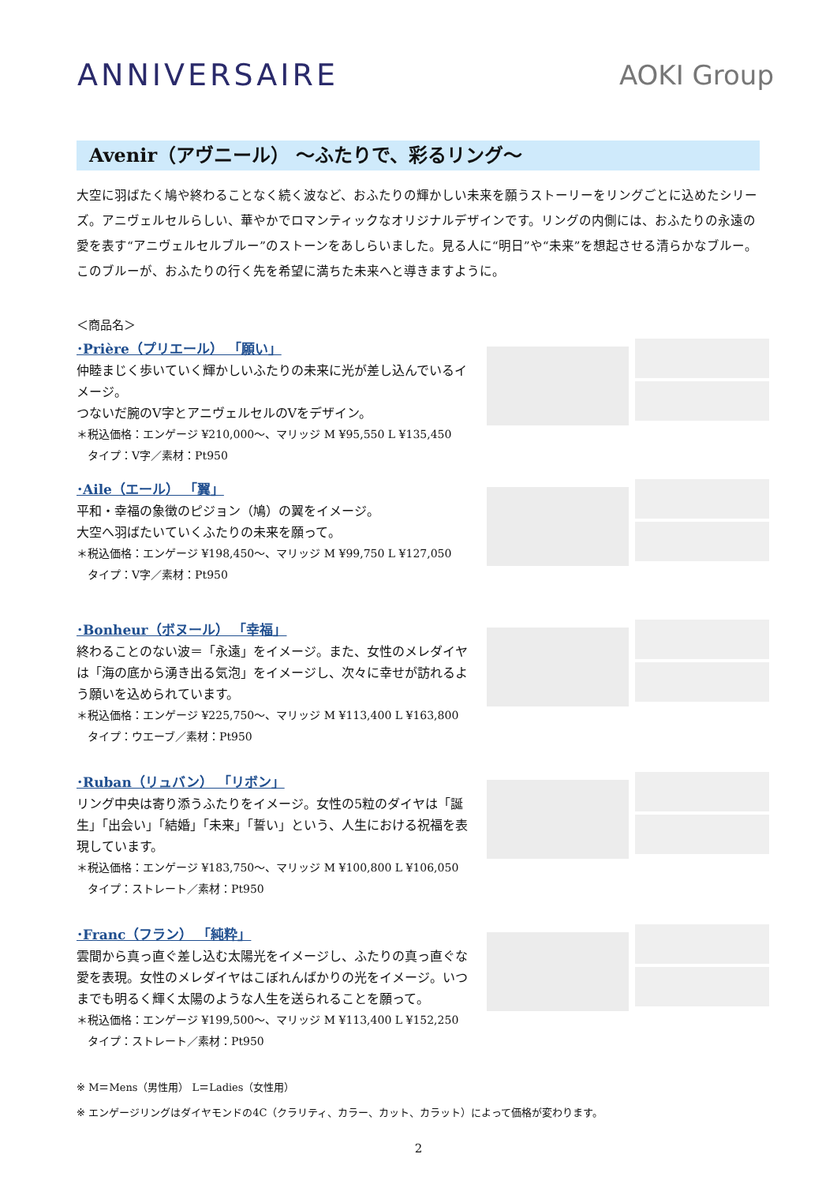ANNIVERSAIRE AOKI Group
Avenir（アヴニール） ～ふたりで、彩るリング～
大空に羽ばたく鳩や終わることなく続く波など、おふたりの輝かしい未来を願うストーリーをリングごとに込めたシリーズ。アニヴェルセルらしい、華やかでロマンティックなオリジナルデザインです。リングの内側には、おふたりの永遠の愛を表す“アニヴェルセルブルー”のストーンをあしらいました。見る人に“明日”や“未来”を想起させる清らかなブルー。このブルーが、おふたりの行く先を希望に満ちた未来へと導きますように。
＜商品名＞
･Prière（プリエール） 「願い」
仲睦まじく歩いていく輝かしいふたりの未来に光が差し込んでいるイメージ。
つないだ腕のV字とアニヴェルセルのVをデザイン。
＊税込価格：エンゲージ ¥210,000～、マリッジ M ¥95,550 L ¥135,450
　タイプ：V字／素材：Pt950
･Aile（エール） 「翼」
平和・幸福の象徴のピジョン（鳩）の翼をイメージ。
大空へ羽ばたいていくふたりの未来を願って。
＊税込価格：エンゲージ ¥198,450～、マリッジ M ¥99,750 L ¥127,050
　タイプ：V字／素材：Pt950
･Bonheur（ボヌール） 「幸福」
終わることのない波＝「永遠」をイメージ。また、女性のメレダイヤは「海の底から湧き出る気泡」をイメージし、次々に幸せが訪れるよう願いを込められています。
＊税込価格：エンゲージ ¥225,750～、マリッジ M ¥113,400 L ¥163,800
　タイプ：ウエーブ／素材：Pt950
･Ruban（リュバン） 「リボン」
リング中央は寄り添うふたりをイメージ。女性の5粒のダイヤは「誕生」「出会い」「結婚」「未来」「誓い」という、人生における祝福を表現しています。
＊税込価格：エンゲージ ¥183,750～、マリッジ M ¥100,800 L ¥106,050
　タイプ：ストレート／素材：Pt950
･Franc（フラン） 「純粋」
雲間から真っ直ぐ差し込む太陽光をイメージし、ふたりの真っ直ぐな愛を表現。女性のメレダイヤはこぼれんばかりの光をイメージ。いつまでも明るく輝く太陽のような人生を送られることを願って。
＊税込価格：エンゲージ ¥199,500～、マリッジ M ¥113,400 L ¥152,250
　タイプ：ストレート／素材：Pt950
※ M＝Mens（男性用） L＝Ladies（女性用）
※ エンゲージリングはダイヤモンドの4C（クラリティ、カラー、カット、カラット）によって価格が変わります。
2